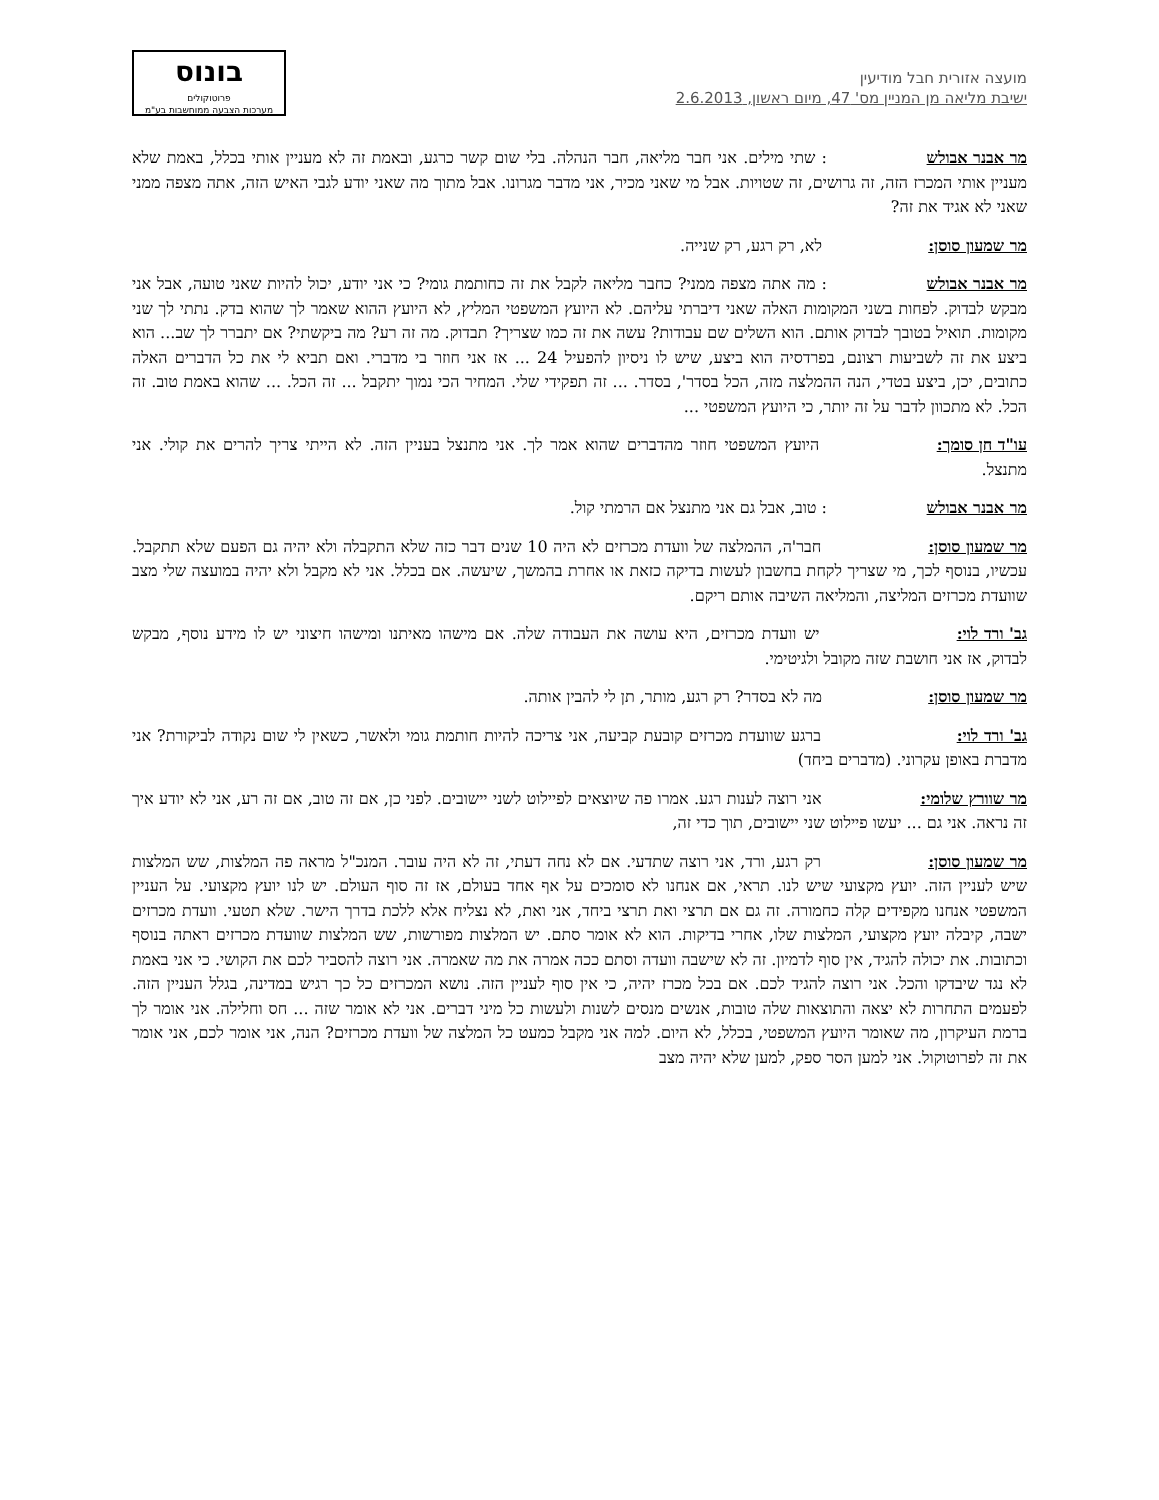מועצה אזורית חבל מודיעין
ישיבת מליאה מן המניין מס' 47, מיום ראשון, 2.6.2013
בונוס
פרוטוקולים
מערכות הצבעה ממוחשבות בע"מ
מר אבנר אבולש: שתי מילים. אני חבר מליאה, חבר הנהלה. בלי שום קשר כרגע, ובאמת זה לא מעניין אותי בכלל, באמת שלא מעניין אותי המכרז הזה, זה גרושים, זה שטויות. אבל מי שאני מכיר, אני מדבר מגרונו. אבל מתוך מה שאני יודע לגבי האיש הזה, אתה מצפה ממני שאני לא אגיד את זה?
מר שמעון סוסן: לא, רק רגע, רק שנייה.
מר אבנר אבולש: מה אתה מצפה ממני? כחבר מליאה לקבל את זה כחותמת גומי? כי אני יודע, יכול להיות שאני טועה, אבל אני מבקש לבדוק. לפחות בשני המקומות האלה שאני דיברתי עליהם. לא היועץ המשפטי המליץ, לא היועץ ההוא שאמר לך שהוא בדק. נתתי לך שני מקומות. תואיל בטובך לבדוק אותם. הוא השלים שם עבודות? עשה את זה כמו שצריך? תבדוק. מה זה רע? מה ביקשתי? אם יתברר לך שב... הוא ביצע את זה לשביעות רצונם, בפרדסיה הוא ביצע, שיש לו ניסיון להפעיל 24 ... אז אני חוזר בי מדברי. ואם תביא לי את כל הדברים האלה כתובים, יכן, ביצע בטדי, הנה ההמלצה מזה, הכל בסדר', בסדר. ... זה תפקידי שלי. המחיר הכי נמוך יתקבל ... זה הכל. ... שהוא באמת טוב. זה הכל. לא מתכוון לדבר על זה יותר, כי היועץ המשפטי ...
עו"ד חן סומך: היועץ המשפטי חוזר מהדברים שהוא אמר לך. אני מתנצל בעניין הזה. לא הייתי צריך להרים את קולי. אני מתנצל.
מר אבנר אבולש: טוב, אבל גם אני מתנצל אם הרמתי קול.
מר שמעון סוסן: חבר'ה, ההמלצה של וועדת מכרזים לא היה 10 שנים דבר כזה שלא התקבלה ולא יהיה גם הפעם שלא תתקבל. עכשיו, בנוסף לכך, מי שצריך לקחת בחשבון לעשות בדיקה כזאת או אחרת בהמשך, שיעשה. אם בכלל. אני לא מקבל ולא יהיה במועצה שלי מצב שוועדת מכרזים המליצה, והמליאה השיבה אותם ריקם.
גב' ורד לוי: יש וועדת מכרזים, היא עושה את העבודה שלה. אם מישהו מאיתנו ומישהו חיצוני יש לו מידע נוסף, מבקש לבדוק, אז אני חושבת שזה מקובל ולגיטימי.
מר שמעון סוסן: מה לא בסדר? רק רגע, מותר, תן לי להבין אותה.
גב' ורד לוי: ברגע שוועדת מכרזים קובעת קביעה, אני צריכה להיות חותמת גומי ולאשר, כשאין לי שום נקודה לביקורת? אני מדברת באופן עקרוני. (מדברים ביחד)
מר שוורץ שלומי: אני רוצה לענות רגע. אמרו פה שיוצאים לפיילוט לשני יישובים. לפני כן, אם זה טוב, אם זה רע, אני לא יודע איך זה נראה. אני גם ... יעשו פיילוט שני יישובים, תוך כדי זה,
מר שמעון סוסן: רק רגע, ורד, אני רוצה שתדעי. אם לא נחה דעתי, זה לא היה עובר. המנכ"ל מראה פה המלצות, שש המלצות שיש לעניין הזה. יועץ מקצועי שיש לנו. תראי, אם אנחנו לא סומכים על אף אחד בעולם, אז זה סוף העולם. יש לנו יועץ מקצועי. על העניין המשפטי אנחנו מקפידים קלה כחמורה. זה גם אם תרצי ואת תרצי ביחד, אני ואת, לא נצליח אלא ללכת בדרך הישר. שלא תטעי. וועדת מכרזים ישבה, קיבלה יועץ מקצועי, המלצות שלו, אחרי בדיקות. הוא לא אומר סתם. יש המלצות מפורשות, שש המלצות שוועדת מכרזים ראתה בנוסף וכתובות. את יכולה להגיד, אין סוף לדמיון. זה לא שישבה וועדה וסתם ככה אמרה את מה שאמרה. אני רוצה להסביר לכם את הקושי. כי אני באמת לא נגד שיבדקו והכל. אני רוצה להגיד לכם. אם בכל מכרז יהיה, כי אין סוף לעניין הזה. נושא המכרזים כל כך רגיש במדינה, בגלל העניין הזה. לפעמים התחרות לא יצאה והתוצאות שלה טובות, אנשים מנסים לשנות ולעשות כל מיני דברים. אני לא אומר שזה ... חס וחלילה. אני אומר לך ברמת העיקרון, מה שאומר היועץ המשפטי, בכלל, לא היום. למה אני מקבל כמעט כל המלצה של וועדת מכרזים? הנה, אני אומר לכם, אני אומר את זה לפרוטוקול. אני למען הסר ספק, למען שלא יהיה מצב